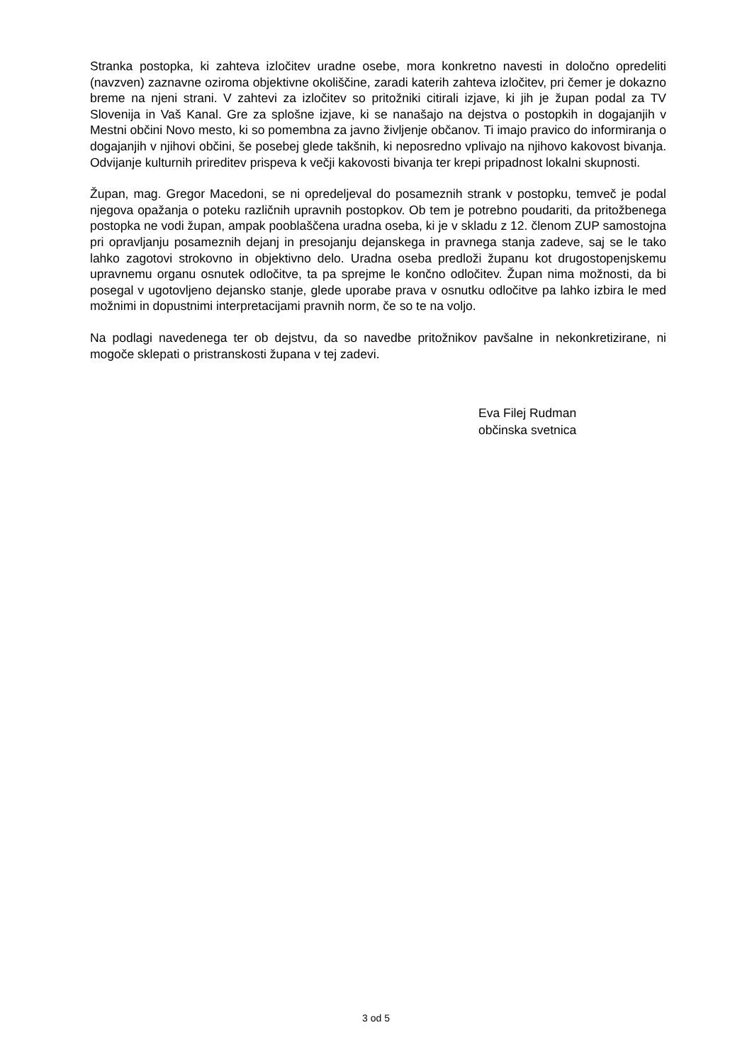Stranka postopka, ki zahteva izločitev uradne osebe, mora konkretno navesti in določno opredeliti (navzven) zaznavne oziroma objektivne okoliščine, zaradi katerih zahteva izločitev, pri čemer je dokazno breme na njeni strani. V zahtevi za izločitev so pritožniki citirali izjave, ki jih je župan podal za TV Slovenija in Vaš Kanal. Gre za splošne izjave, ki se nanašajo na dejstva o postopkih in dogajanjih v Mestni občini Novo mesto, ki so pomembna za javno življenje občanov. Ti imajo pravico do informiranja o dogajanjih v njihovi občini, še posebej glede takšnih, ki neposredno vplivajo na njihovo kakovost bivanja. Odvijanje kulturnih prireditev prispeva k večji kakovosti bivanja ter krepi pripadnost lokalni skupnosti.
Župan, mag. Gregor Macedoni, se ni opredeljeval do posameznih strank v postopku, temveč je podal njegova opažanja o poteku različnih upravnih postopkov. Ob tem je potrebno poudariti, da pritožbenega postopka ne vodi župan, ampak pooblaščena uradna oseba, ki je v skladu z 12. členom ZUP samostojna pri opravljanju posameznih dejanj in presojanju dejanskega in pravnega stanja zadeve, saj se le tako lahko zagotovi strokovno in objektivno delo. Uradna oseba predloži županu kot drugostopenjskemu upravnemu organu osnutek odločitve, ta pa sprejme le končno odločitev. Župan nima možnosti, da bi posegal v ugotovljeno dejansko stanje, glede uporabe prava v osnutku odločitve pa lahko izbira le med možnimi in dopustnimi interpretacijami pravnih norm, če so te na voljo.
Na podlagi navedenega ter ob dejstvu, da so navedbe pritožnikov pavšalne in nekonkretizirane, ni mogoče sklepati o pristranskosti župana v tej zadevi.
Eva Filej Rudman
občinska svetnica
3 od 5